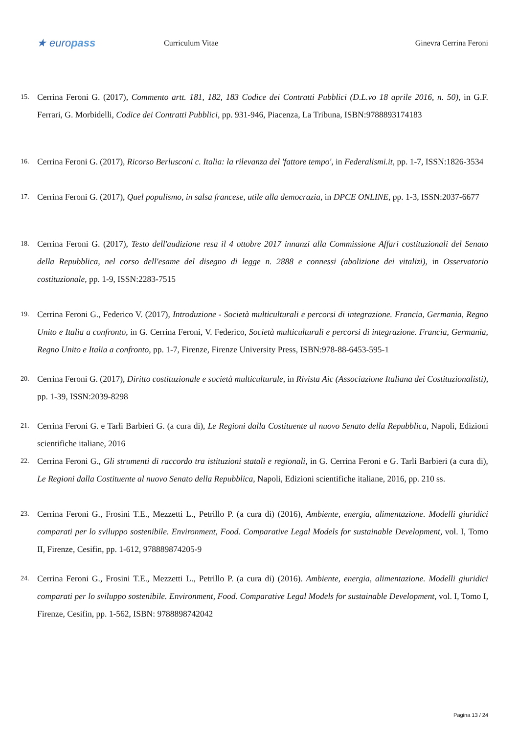★ europass
Curriculum Vitae Ginevra Cerrina Feroni
15. Cerrina Feroni G. (2017), Commento artt. 181, 182, 183 Codice dei Contratti Pubblici (D.L.vo 18 aprile 2016, n. 50), in G.F. Ferrari, G. Morbidelli, Codice dei Contratti Pubblici, pp. 931-946, Piacenza, La Tribuna, ISBN:9788893174183
16. Cerrina Feroni G. (2017), Ricorso Berlusconi c. Italia: la rilevanza del 'fattore tempo', in Federalismi.it, pp. 1-7, ISSN:1826-3534
17. Cerrina Feroni G. (2017), Quel populismo, in salsa francese, utile alla democrazia, in DPCE ONLINE, pp. 1-3, ISSN:2037-6677
18. Cerrina Feroni G. (2017), Testo dell'audizione resa il 4 ottobre 2017 innanzi alla Commissione Affari costituzionali del Senato della Repubblica, nel corso dell'esame del disegno di legge n. 2888 e connessi (abolizione dei vitalizi), in Osservatorio costituzionale, pp. 1-9, ISSN:2283-7515
19. Cerrina Feroni G., Federico V. (2017), Introduzione - Società multiculturali e percorsi di integrazione. Francia, Germania, Regno Unito e Italia a confronto, in G. Cerrina Feroni, V. Federico, Società multiculturali e percorsi di integrazione. Francia, Germania, Regno Unito e Italia a confronto, pp. 1-7, Firenze, Firenze University Press, ISBN:978-88-6453-595-1
20. Cerrina Feroni G. (2017), Diritto costituzionale e società multiculturale, in Rivista Aic (Associazione Italiana dei Costituzionalisti), pp. 1-39, ISSN:2039-8298
21. Cerrina Feroni G. e Tarli Barbieri G. (a cura di), Le Regioni dalla Costituente al nuovo Senato della Repubblica, Napoli, Edizioni scientifiche italiane, 2016
22. Cerrina Feroni G., Gli strumenti di raccordo tra istituzioni statali e regionali, in G. Cerrina Feroni e G. Tarli Barbieri (a cura di), Le Regioni dalla Costituente al nuovo Senato della Repubblica, Napoli, Edizioni scientifiche italiane, 2016, pp. 210 ss.
23. Cerrina Feroni G., Frosini T.E., Mezzetti L., Petrillo P. (a cura di) (2016), Ambiente, energia, alimentazione. Modelli giuridici comparati per lo sviluppo sostenibile. Environment, Food. Comparative Legal Models for sustainable Development, vol. I, Tomo II, Firenze, Cesifin, pp. 1-612, 978889874205-9
24. Cerrina Feroni G., Frosini T.E., Mezzetti L., Petrillo P. (a cura di) (2016). Ambiente, energia, alimentazione. Modelli giuridici comparati per lo sviluppo sostenibile. Environment, Food. Comparative Legal Models for sustainable Development, vol. I, Tomo I, Firenze, Cesifin, pp. 1-562, ISBN: 9788898742042
Pagina 13 / 24